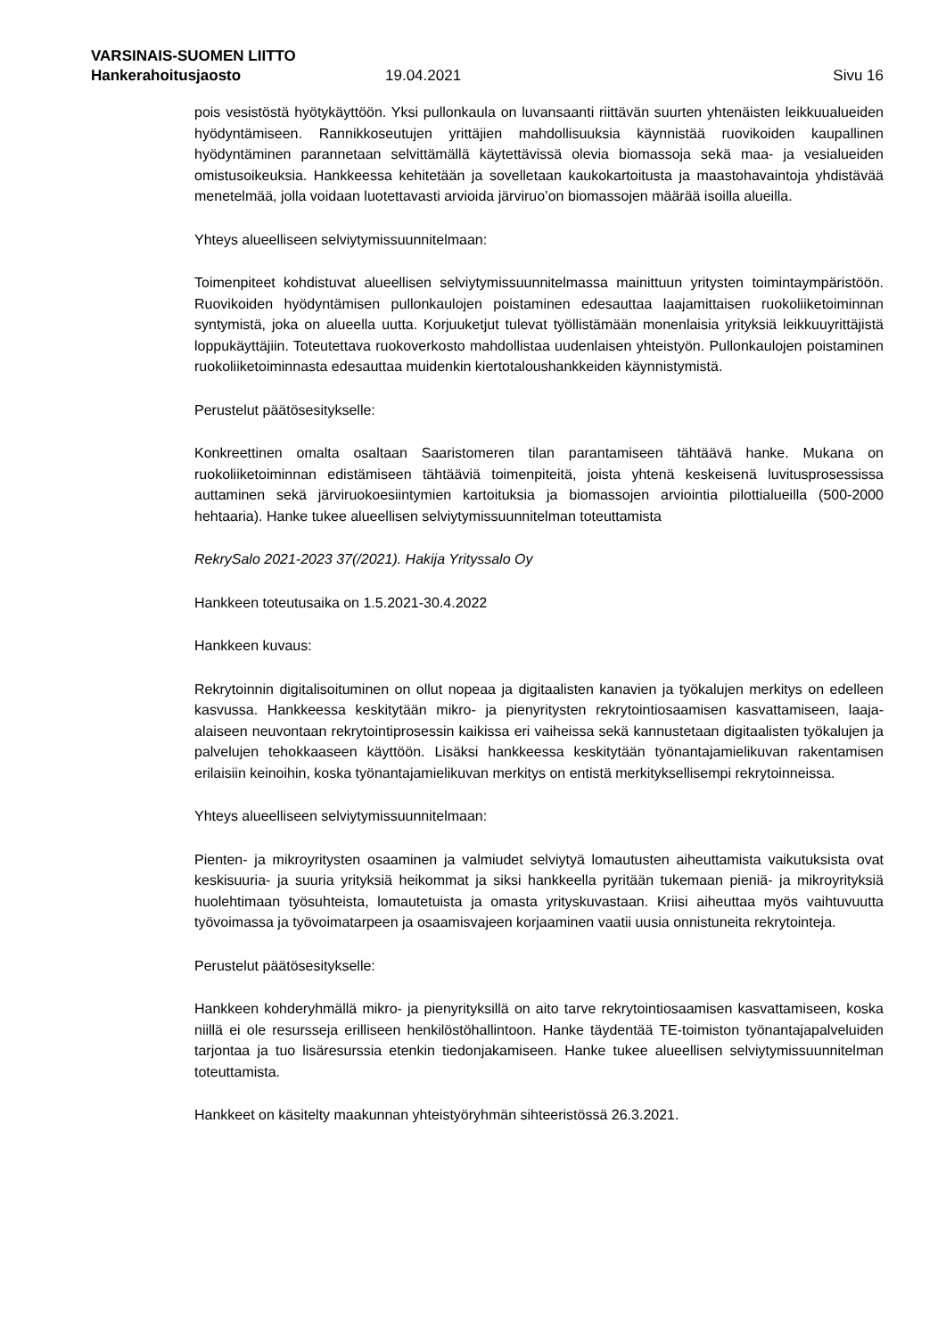VARSINAIS-SUOMEN LIITTO
Hankerahoitusjaosto 19.04.2021 Sivu 16
pois vesistöstä hyötykäyttöön. Yksi pullonkaula on luvansaanti riittävän suurten yhtenäisten leikkuualueiden hyödyntämiseen. Rannikkoseutujen yrittäjien mahdollisuuksia käynnistää ruovikoiden kaupallinen hyödyntäminen parannetaan selvittämällä käytettävissä olevia biomassoja sekä maa- ja vesialueiden omistusoikeuksia. Hankkeessa kehitetään ja sovelletaan kaukokartoitusta ja maastohavaintoja yhdistävää menetelmää, jolla voidaan luotettavasti arvioida järviruo’on biomassojen määrää isoilla alueilla.
Yhteys alueelliseen selviytymissuunnitelmaan:
Toimenpiteet kohdistuvat alueellisen selviytymissuunnitelmassa mainittuun yritysten toimintaympäristöön. Ruovikoiden hyödyntämisen pullonkaulojen poistaminen edesauttaa laajamittaisen ruokoliiketoiminnan syntymistä, joka on alueella uutta. Korjuuketjut tulevat työllistämään monenlaisia yrityksiä leikkuuyrittäjistä loppukäyttäjiin. Toteutettava ruokoverkosto mahdollistaa uudenlaisen yhteistyön. Pullonkaulojen poistaminen ruokoliiketoiminnasta edesauttaa muidenkin kiertotaloushankkeiden käynnistymistä.
Perustelut päätösesitykselle:
Konkreettinen omalta osaltaan Saaristomeren tilan parantamiseen tähtäävä hanke. Mukana on ruokoliiketoiminnan edistämiseen tähtääviä toimenpiteitä, joista yhtenä keskeisenä luvitusprosessissa auttaminen sekä järviruokoesiintymien kartoituksia ja biomassojen arviointia pilottialueilla (500-2000 hehtaaria). Hanke tukee alueellisen selviytymissuunnitelman toteuttamista
RekrySalo 2021-2023 37(/2021). Hakija Yrityssalo Oy
Hankkeen toteutusaika on 1.5.2021-30.4.2022
Hankkeen kuvaus:
Rekrytoinnin digitalisoituminen on ollut nopeaa ja digitaalisten kanavien ja työkalujen merkitys on edelleen kasvussa. Hankkeessa keskitytään mikro- ja pienyritysten rekrytointiosaamisen kasvattamiseen, laaja-alaiseen neuvontaan rekrytointiprosessin kaikissa eri vaiheissa sekä kannustetaan digitaalisten työkalujen ja palvelujen tehokkaaseen käyttöön. Lisäksi hankkeessa keskitytään työnantajamielikuvan rakentamisen erilaisiin keinoihin, koska työnantajamielikuvan merkitys on entistä merkityksellisempi rekrytoinneissa.
Yhteys alueelliseen selviytymissuunnitelmaan:
Pienten- ja mikroyritysten osaaminen ja valmiudet selviytyä lomautusten aiheuttamista vaikutuksista ovat keskisuuria- ja suuria yrityksiä heikommat ja siksi hankkeella pyritään tukemaan pieniä- ja mikroyrityksiä huolehtimaan työsuhteista, lomautetuista ja omasta yrityskuvastaan. Kriisi aiheuttaa myös vaihtuvuutta työvoimassa ja työvoimatarpeen ja osaamisvajeen korjaaminen vaatii uusia onnistuneita rekrytointeja.
Perustelut päätösesitykselle:
Hankkeen kohderyhmällä mikro- ja pienyrityksillä on aito tarve rekrytointiosaamisen kasvattamiseen, koska niillä ei ole resursseja erilliseen henkilöstöhallintoon. Hanke täydentää TE-toimiston työnantajapalveluiden tarjontaa ja tuo lisäresurssia etenkin tiedonjakamiseen. Hanke tukee alueellisen selviytymissuunnitelman toteuttamista.
Hankkeet on käsitelty maakunnan yhteistyöryhmän sihteeristössä 26.3.2021.